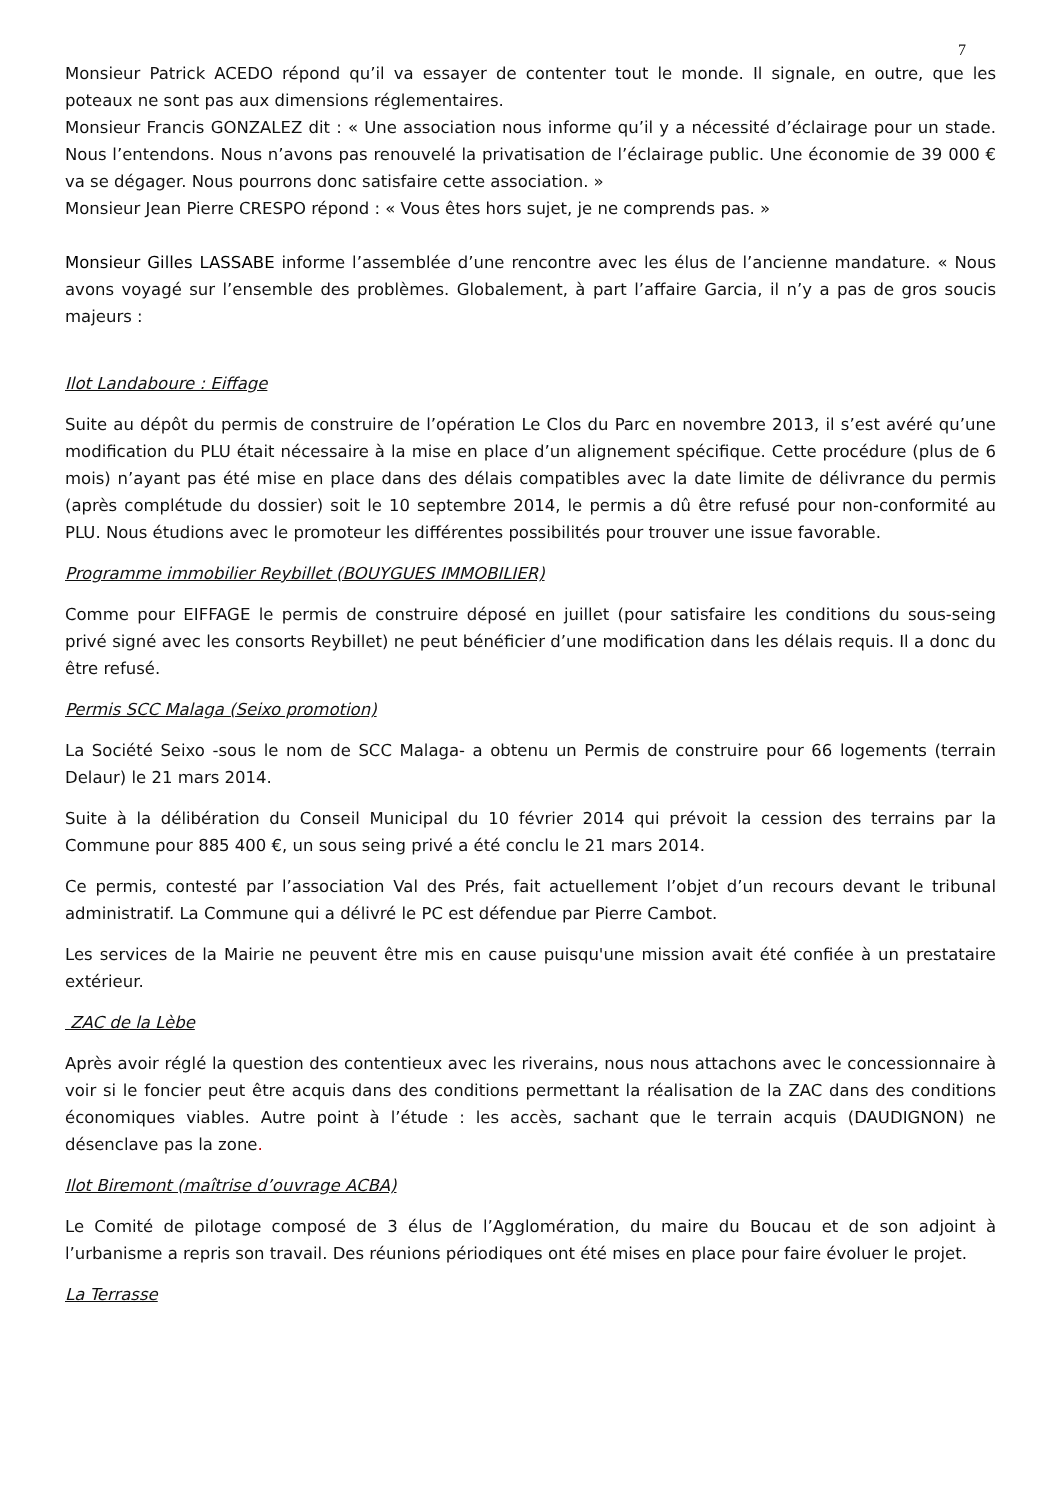7
Monsieur Patrick ACEDO répond qu’il va essayer de contenter tout le monde. Il signale, en outre, que les poteaux ne sont pas aux dimensions réglementaires.
Monsieur Francis GONZALEZ dit : « Une association nous informe qu’il y a nécessité d’éclairage pour un stade. Nous l’entendons. Nous n’avons pas renouvelé la privatisation de l’éclairage public. Une économie de 39 000 € va se dégager. Nous pourrons donc satisfaire cette association. »
Monsieur Jean Pierre CRESPO répond : « Vous êtes hors sujet, je ne comprends pas. »
Monsieur Gilles LASSABE informe l’assemblée d’une rencontre avec les élus de l’ancienne mandature. « Nous avons voyagé sur l’ensemble des problèmes. Globalement, à part l’affaire Garcia, il n’y a pas de gros soucis majeurs :
Ilot Landaboure : Eiffage
Suite au dépôt du permis de construire de l’opération Le Clos du Parc en novembre 2013, il s’est avéré qu’une modification du PLU était nécessaire à la mise en place d’un alignement spécifique. Cette procédure (plus de 6 mois) n’ayant pas été mise en place dans des délais compatibles avec la date limite de délivrance du permis (après complétude du dossier) soit le 10 septembre 2014, le permis a dû être refusé pour non-conformité au PLU. Nous étudions avec le promoteur les différentes possibilités pour trouver une issue favorable.
Programme immobilier Reybillet (BOUYGUES IMMOBILIER)
Comme pour EIFFAGE le permis de construire déposé en juillet (pour satisfaire les conditions du sous-seing privé signé avec les consorts Reybillet) ne peut bénéficier d’une modification dans les délais requis. Il a donc du être refusé.
Permis SCC Malaga (Seixo promotion)
La Société Seixo -sous le nom de SCC Malaga- a obtenu un Permis de construire pour 66 logements (terrain Delaur) le 21 mars 2014.
Suite à la délibération du Conseil Municipal du 10 février 2014 qui prévoit la cession des terrains par la Commune pour 885 400 €, un sous seing privé a été conclu le 21 mars 2014.
Ce permis, contesté par l’association Val des Prés, fait actuellement l’objet d’un recours devant le tribunal administratif. La Commune qui a délivré le PC est défendue par Pierre Cambot.
Les services de la Mairie ne peuvent être mis en cause puisqu'une mission avait été confiée à un prestataire extérieur.
ZAC de la Lèbe
Après avoir réglé la question des contentieux avec les riverains, nous nous attachons avec le concessionnaire à voir si le foncier peut être acquis dans des conditions permettant la réalisation de la ZAC dans des conditions économiques viables. Autre point à l’étude : les accès, sachant que le terrain acquis (DAUDIGNON) ne désenclave pas la zone.
Ilot Biremont (maîtrise d’ouvrage ACBA)
Le Comité de pilotage composé de 3 élus de l’Agglomération, du maire du Boucau et de son adjoint à l’urbanisme a repris son travail. Des réunions périodiques ont été mises en place pour faire évoluer le projet.
La Terrasse